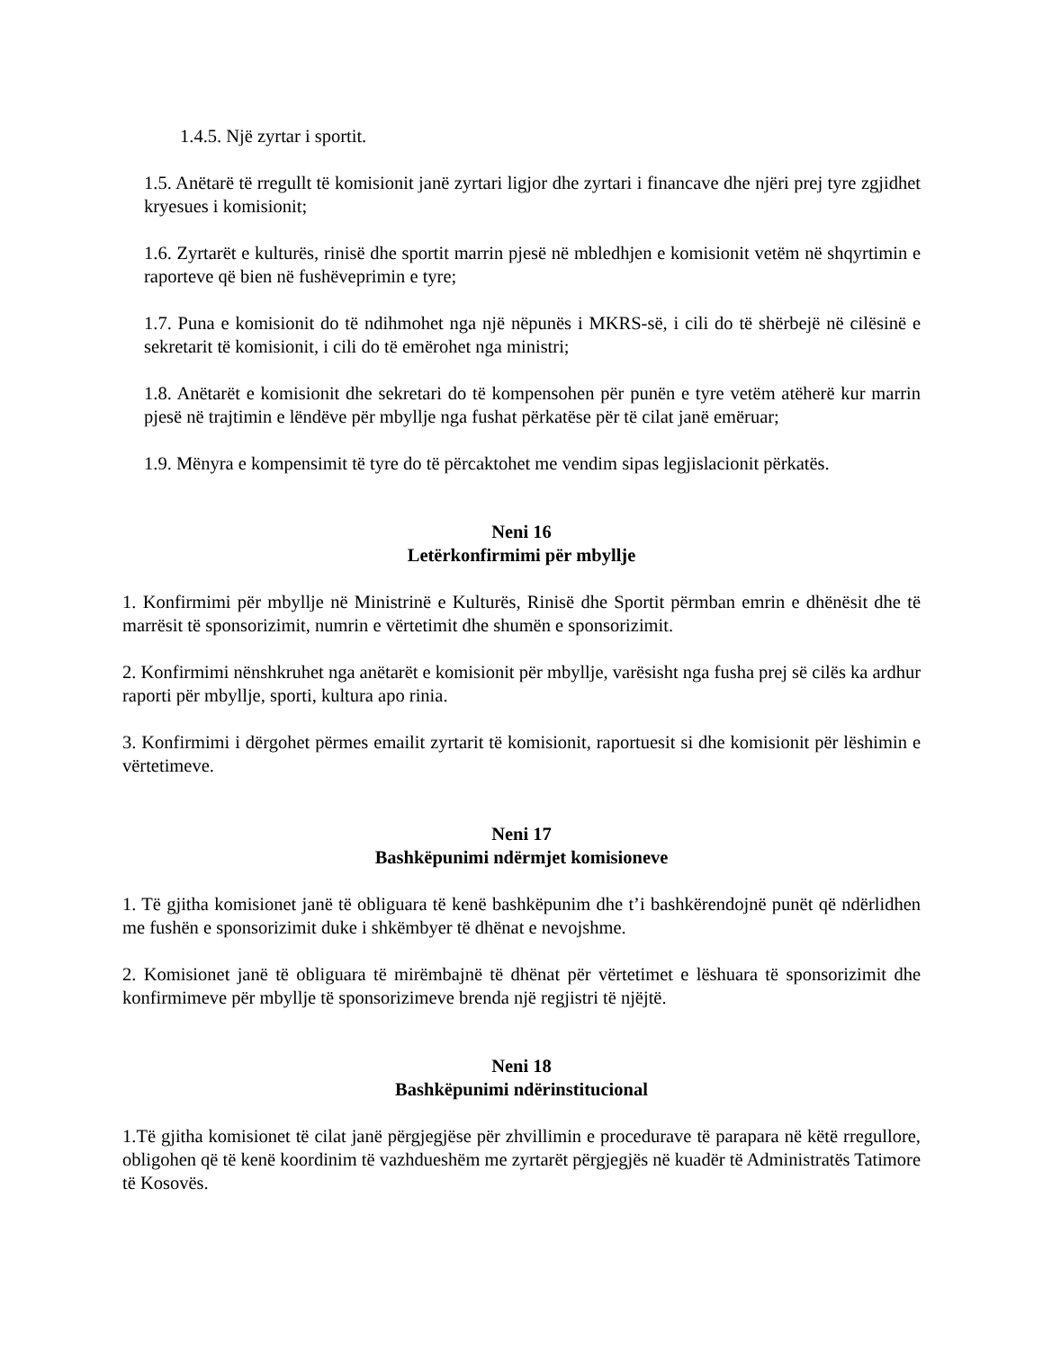1.4.5. Një zyrtar i sportit.
1.5. Anëtarë të rregullt të komisionit janë zyrtari ligjor dhe zyrtari i financave dhe njëri prej tyre zgjidhet kryesues i komisionit;
1.6. Zyrtarët e kulturës, rinisë dhe sportit marrin pjesë në mbledhjen e komisionit vetëm në shqyrtimin e raporteve që bien në fushëveprimin e tyre;
1.7. Puna e komisionit do të ndihmohet nga një nëpunës i MKRS-së, i cili do të shërbejë në cilësinë e sekretarit të komisionit, i cili do të emërohet nga ministri;
1.8. Anëtarët e komisionit dhe sekretari do të kompensohen për punën e tyre vetëm atëherë kur marrin pjesë në trajtimin e lëndëve për mbyllje nga fushat përkatëse për të cilat janë emëruar;
1.9. Mënyra e kompensimit të tyre do të përcaktohet me vendim sipas legjislacionit përkatës.
Neni 16
Letërkonfirmimi për mbyllje
1. Konfirmimi për mbyllje në Ministrinë e Kulturës, Rinisë dhe Sportit përmban emrin e dhënësit dhe të marrësit të sponsorizimit, numrin e vërtetimit dhe shumën e sponsorizimit.
2. Konfirmimi nënshkruhet nga anëtarët e komisionit për mbyllje, varësisht nga fusha prej së cilës ka ardhur raporti për mbyllje, sporti, kultura apo rinia.
3. Konfirmimi i dërgohet përmes emailit zyrtarit të komisionit, raportuesit si dhe komisionit për lëshimin e vërtetimeve.
Neni 17
Bashkëpunimi ndërmjet komisioneve
1. Të gjitha komisionet janë të obliguara të kenë bashkëpunim dhe t’i bashkërendojnë punët që ndërlidhen me fushën e sponsorizimit duke i shkëmbyer të dhënat e nevojshme.
2. Komisionet janë të obliguara të mirëmbajnë të dhënat për vërtetimet e lëshuara të sponsorizimit dhe konfirmimeve për mbyllje të sponsorizimeve brenda një regjistri të njëjtë.
Neni 18
Bashkëpunimi ndërinstitucional
1.Të gjitha komisionet të cilat janë përgjegjëse për zhvillimin e procedurave të parapara në këtë rregullore, obligohen që të kenë koordinim të vazhdueshëm me zyrtarët përgjegjës në kuadër të Administratës Tatimore të Kosovës.